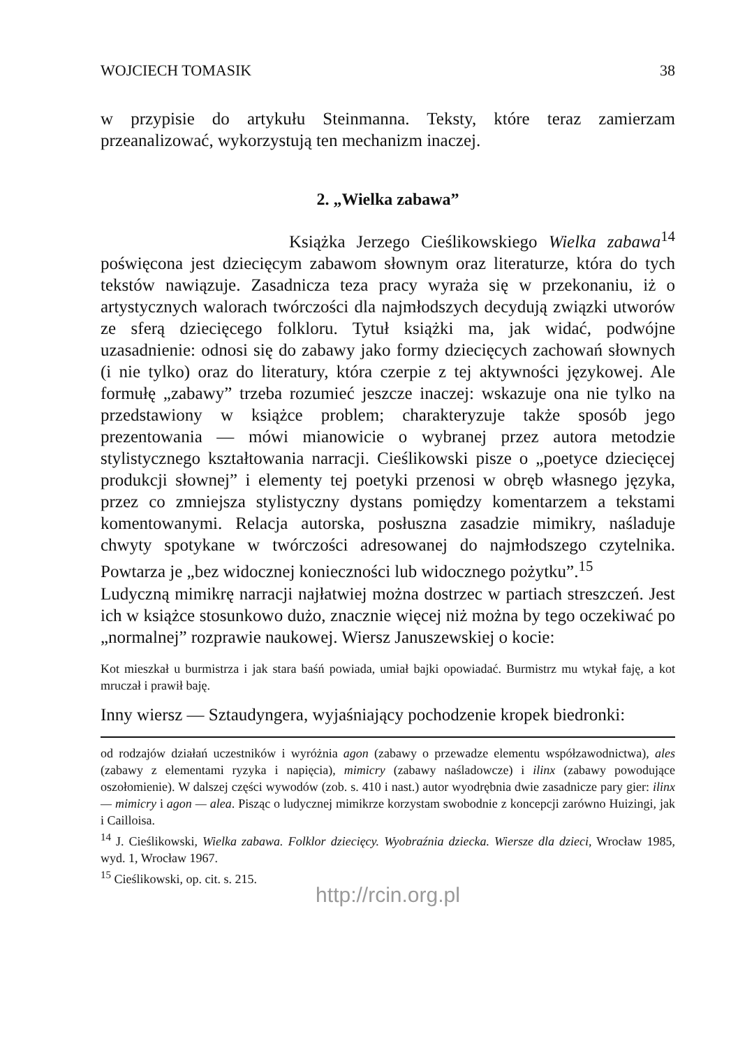WOJCIECH TOMASIK 38
w przypisie do artykułu Steinmanna. Teksty, które teraz zamierzam przeanalizować, wykorzystują ten mechanizm inaczej.
2. „Wielka zabawa”
Książka Jerzego Cieślikowskiego Wielka zabawa<sup>14</sup> poświęcona jest dziecięcym zabawom słownym oraz literaturze, która do tych tekstów nawiązuje. Zasadnicza teza pracy wyraża się w przekonaniu, iż o artystycznych walorach twórczości dla najmłodszych decydują związki utworów ze sferą dziecięcego folkloru. Tytuł książki ma, jak widać, podwójne uzasadnienie: odnosi się do zabawy jako formy dziecięcych zachowań słownych (i nie tylko) oraz do literatury, która czerpie z tej aktywności językowej. Ale formułę „zabawy” trzeba rozumieć jeszcze inaczej: wskazuje ona nie tylko na przedstawiony w książce problem; charakteryzuje także sposób jego prezentowania — mówi mianowicie o wybranej przez autora metodzie stylistycznego kształtowania narracji. Cieślikowski pisze o „poetyce dziecięcej produkcji słownej” i elementy tej poetyki przenosi w obręb własnego języka, przez co zmniejsza stylistyczny dystans pomiędzy komentarzem a tekstami komentowanymi. Relacja autorska, posłuszna zasadzie mimikry, naśladuje chwyty spotykane w twórczości adresowanej do najmłodszego czytelnika. Powtarza je „bez widocznej konieczności lub widocznego pożytku”.<sup>15</sup>
Ludyczną mimikrę narracji najłatwiej można dostrzec w partiach streszczeń. Jest ich w książce stosunkowo dużo, znacznie więcej niż można by tego oczekiwać po „normalnej” rozprawie naukowej. Wiersz Januszewskiej o kocie:
Kot mieszkał u burmistrza i jak stara baśń powiada, umiał bajki opowiadać. Burmistrz mu wtykał faję, a kot mruczał i prawił baję.
Inny wiersz — Sztaudyngera, wyjaśniający pochodzenie kropek biedronki:
od rodzajów działań uczestników i wyróżnia agon (zabawy o przewadze elementu współzawodnictwa), ales (zabawy z elementami ryzyka i napięcia), mimicry (zabawy naśladowcze) i ilinx (zabawy powodujące oszołomienie). W dalszej części wywodów (zob. s. 410 i nast.) autor wyodrębnia dwie zasadnicze pary gier: ilinx — mimicry i agon — alea. Pisząc o ludycznej mimikrze korzystam swobodnie z koncepcji zarówno Huizingi, jak i Cailloisa.
<sup>14</sup> J. Cieślikowski, Wielka zabawa. Folklor dziecięcy. Wyobraźnia dziecka. Wiersze dla dzieci, Wrocław 1985, wyd. 1, Wrocław 1967.
<sup>15</sup> Cieślikowski, op. cit. s. 215.
http://rcin.org.pl